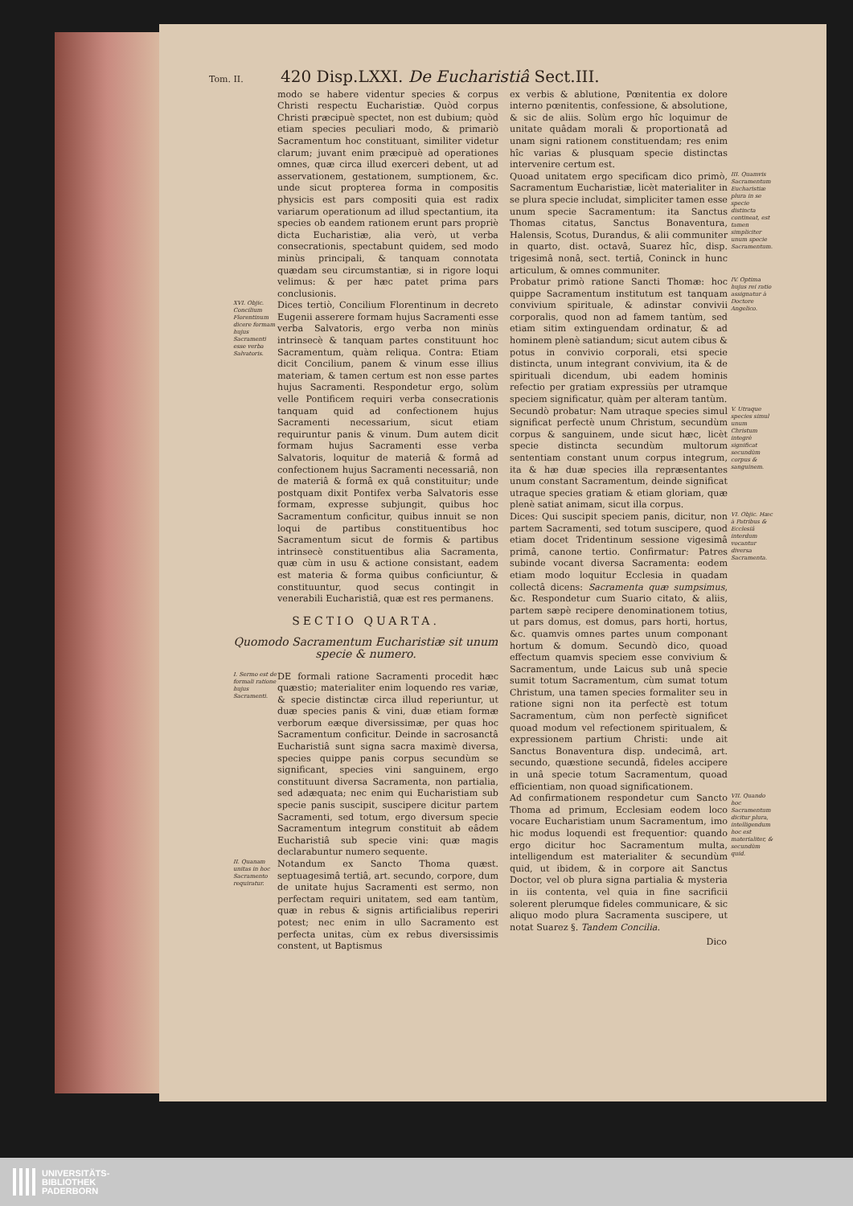Tom. II. 420 Disp.LXXI. De Eucharistiâ Sect.III.
modo se habere videntur species & corpus Christi respectu Eucharistiæ. Quòd corpus Christi præcipuè spectet, non est dubium; quòd etiam species peculiari modo, & primariò Sacramentum hoc constituant, similiter videtur clarum; juvant enim præcipuè ad operationes omnes, quæ circa illud exerceri debent, ut ad asservationem, gestationem, sumptionem, &c. unde sicut propterea forma in compositis physicis est pars compositi quia est radix variarum operationum ad illud spectantium, ita species ob eandem rationem erunt pars propriè dicta Eucharistiæ, alia verò, ut verba consecrationis, spectabunt quidem, sed modo minùs principali, & tanquam connotata quædam seu circumstantiæ, si in rigore loqui velimus: & per hæc patet prima pars conclusionis.
XVI. Objic. Concilium Florentinum dicere formam hujus Sacramenti esse verba Salvatoris.
Dices tertiò, Concilium Florentinum in decreto Eugenii asserere formam hujus Sacramenti esse verba Salvatoris, ergo verba non minùs intrinsecè & tanquam partes constituunt hoc Sacramentum, quàm reliqua. Contra: Etiam dicit Concilium, panem & vinum esse illius materiam, & tamen certum est non esse partes hujus Sacramenti. Respondetur ergo, solùm velle Pontificem requiri verba consecrationis tanquam quid ad confectionem hujus Sacramenti necessarium, sicut etiam requiruntur panis & vinum. Dum autem dicit formam hujus Sacramenti esse verba Salvatoris, loquitur de materiâ & formâ ad confectionem hujus Sacramenti necessariâ, non de materiâ & formâ ex quâ constituitur; unde postquam dixit Pontifex verba Salvatoris esse formam, expresse subjungit, quibus hoc Sacramentum conficitur, quibus innuit se non loqui de partibus constituentibus hoc Sacramentum sicut de formis & partibus intrinsecè constituentibus alia Sacramenta, quæ cùm in usu & actione consistant, eadem est materia & forma quibus conficiuntur, & constituuntur, quod secus contingit in venerabili Eucharistiâ, quæ est res permanens.
SECTIO QUARTA.
Quomodo Sacramentum Eucharistiæ sit unum specie & numero.
I. Sermo est de formali ratione hujus Sacramenti.
DE formali ratione Sacramenti procedit hæc quæstio; materialiter enim loquendo res variæ, & specie distinctæ circa illud reperiuntur, ut duæ species panis & vini, duæ etiam formæ verborum eæque diversissimæ, per quas hoc Sacramentum conficitur. Deinde in sacrosanctâ Eucharistiâ sunt signa sacra maximè diversa, species quippe panis corpus secundùm se significant, species vini sanguinem, ergo constituunt diversa Sacramenta, non partialia, sed adæquata; nec enim qui Eucharistiam sub specie panis suscipit, suscipere dicitur partem Sacramenti, sed totum, ergo diversum specie Sacramentum integrum constituit ab eâdem Eucharistiâ sub specie vini: quæ magis declarabuntur numero sequente.
II. Quanam unitas in hoc Sacramento requiratur.
Notandum ex Sancto Thoma quæst. septuagesimâ tertiâ, art. secundo, corpore, dum de unitate hujus Sacramenti est sermo, non perfectam requiri unitatem, sed eam tantùm, quæ in rebus & signis artificialibus reperiri potest; nec enim in ullo Sacramento est perfecta unitas, cùm ex rebus diversissimis constent, ut Baptismus
ex verbis & ablutione, Pœnitentia ex dolore interno pœnitentis, confessione, & absolutione, & sic de aliis. Solùm ergo hîc loquimur de unitate quâdam morali & proportionatâ ad unam signi rationem constituendam; res enim hîc varias & plusquam specie distinctas intervenire certum est.
Quoad unitatem ergo specificam dico primò, Sacramentum Eucharistiæ, licèt materialiter in se plura specie includat, simpliciter tamen esse unum specie Sacramentum: ita Sanctus Thomas citatus, Sanctus Bonaventura, Halensis, Scotus, Durandus, & alii communiter in quarto, dist. octavâ, Suarez hîc, disp. trigesimâ nonâ, sect. tertiâ, Coninck in hunc articulum, & omnes communiter.
III. Quamvis Sacramentum Eucharistiæ plura in se specie distincta contineat, est tamen simpliciter unum specie Sacramentum.
Probatur primò ratione Sancti Thomæ: hoc quippe Sacramentum institutum est tanquam convivium spirituale, & adinstar convivii corporalis, quod non ad famem tantùm, sed etiam sitim extinguendam ordinatur, & ad hominem plenè satiandum; sicut autem cibus & potus in convivio corporali, etsi specie distincta, unum integrant convivium, ita & de spirituali dicendum, ubi eadem hominis refectio per gratiam expressiùs per utramque speciem significatur, quàm per alteram tantùm.
IV. Optima hujus rei ratio assignatur à Doctore Angelico.
Secundò probatur: Nam utraque species simul significat perfectè unum Christum, secundùm corpus & sanguinem, unde sicut hæc, licèt specie distincta secundùm multorum sententiam constant unum corpus integrum, ita & hæ duæ species illa repræsentantes unum constant Sacramentum, deinde significat utraque species gratiam & etiam gloriam, quæ plenè satiat animam, sicut illa corpus.
V. Utraque species simul unum Christum integrè significat secundùm corpus & sanguinem.
Dices: Qui suscipit speciem panis, dicitur, non partem Sacramenti, sed totum suscipere, quod etiam docet Tridentinum sessione vigesimâ primâ, canone tertio. Confirmatur: Patres subinde vocant diversa Sacramenta: eodem etiam modo loquitur Ecclesia in quadam collectâ dicens: Sacramenta quæ sumpsimus, &c. Respondetur cum Suario citato, & aliis, partem sæpè recipere denominationem totius, ut pars domus, est domus, pars horti, hortus, &c. quamvis omnes partes unum componant hortum & domum. Secundò dico, quoad effectum quamvis speciem esse convivium & Sacramentum, unde Laicus sub unâ specie sumit totum Sacramentum, cùm sumat totum Christum, una tamen species formaliter seu in ratione signi non ita perfectè est totum Sacramentum, cùm non perfectè significet quoad modum vel refectionem spiritualem, & expressionem partium Christi: unde ait Sanctus Bonaventura disp. undecimâ, art. secundo, quæstione secundâ, fideles accipere in unâ specie totum Sacramentum, quoad efficientiam, non quoad significationem.
VI. Objic. Hæc à Patribus & Ecclesiâ interdum vocantur diversa Sacramenta.
Ad confirmationem respondetur cum Sancto Thoma ad primum, Ecclesiam eodem loco vocare Eucharistiam unum Sacramentum, imo hic modus loquendi est frequentior: quando ergo dicitur hoc Sacramentum multa, intelligendum est materialiter & secundùm quid, ut ibidem, & in corpore ait Sanctus Doctor, vel ob plura signa partialia & mysteria in iis contenta, vel quia in fine sacrificii solerent plerumque fideles communicare, & sic aliquo modo plura Sacramenta suscipere, ut notat Suarez §. Tandem Concilia.
VII. Quando hoc Sacramentum dicitur plura, intelligendum hoc est materialiter, & secundùm quid.
Dico
UNIVERSITÄTS-
BIBLIOTHEK
PADERBORN